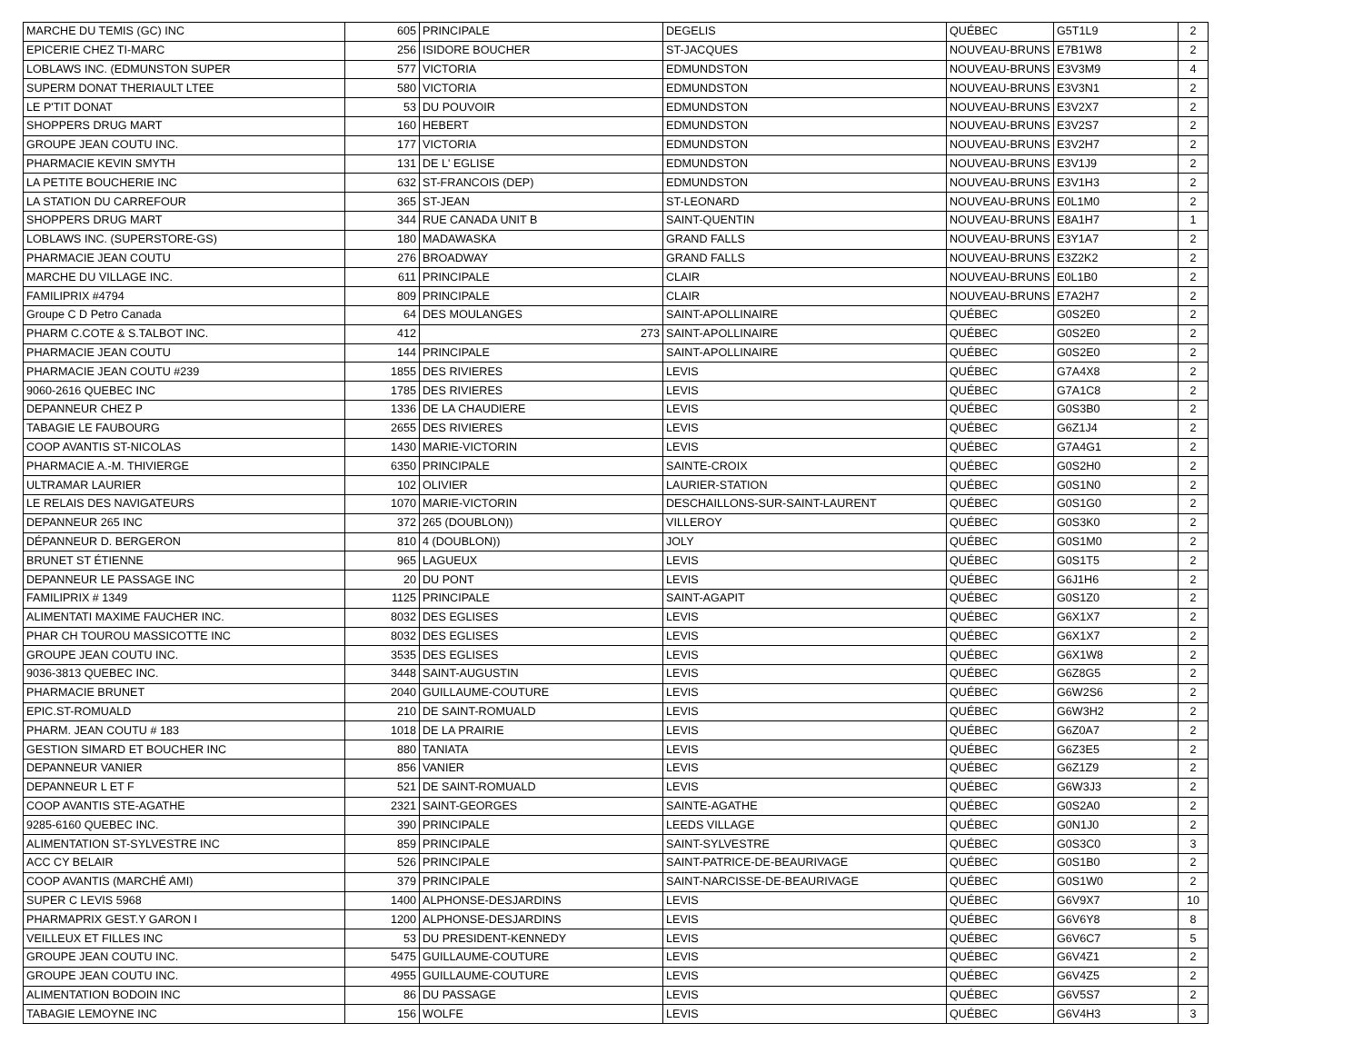| MARCHE DU TEMIS (GC) INC | 605 | PRINCIPALE | DEGELIS | QUÉBEC | G5T1L9 | 2 |
| EPICERIE CHEZ TI-MARC | 256 | ISIDORE BOUCHER | ST-JACQUES | NOUVEAU-BRUNS | E7B1W8 | 2 |
| LOBLAWS INC. (EDMUNSTON SUPER | 577 | VICTORIA | EDMUNDSTON | NOUVEAU-BRUNS | E3V3M9 | 4 |
| SUPERM DONAT THERIAULT LTEE | 580 | VICTORIA | EDMUNDSTON | NOUVEAU-BRUNS | E3V3N1 | 2 |
| LE P'TIT DONAT | 53 | DU POUVOIR | EDMUNDSTON | NOUVEAU-BRUNS | E3V2X7 | 2 |
| SHOPPERS DRUG MART | 160 | HEBERT | EDMUNDSTON | NOUVEAU-BRUNS | E3V2S7 | 2 |
| GROUPE JEAN COUTU INC. | 177 | VICTORIA | EDMUNDSTON | NOUVEAU-BRUNS | E3V2H7 | 2 |
| PHARMACIE KEVIN SMYTH | 131 | DE L' EGLISE | EDMUNDSTON | NOUVEAU-BRUNS | E3V1J9 | 2 |
| LA PETITE BOUCHERIE INC | 632 | ST-FRANCOIS (DEP) | EDMUNDSTON | NOUVEAU-BRUNS | E3V1H3 | 2 |
| LA STATION DU CARREFOUR | 365 | ST-JEAN | ST-LEONARD | NOUVEAU-BRUNS | E0L1M0 | 2 |
| SHOPPERS DRUG MART | 344 | RUE CANADA UNIT B | SAINT-QUENTIN | NOUVEAU-BRUNS | E8A1H7 | 1 |
| LOBLAWS INC. (SUPERSTORE-GS) | 180 | MADAWASKA | GRAND FALLS | NOUVEAU-BRUNS | E3Y1A7 | 2 |
| PHARMACIE JEAN COUTU | 276 | BROADWAY | GRAND FALLS | NOUVEAU-BRUNS | E3Z2K2 | 2 |
| MARCHE DU VILLAGE INC. | 611 | PRINCIPALE | CLAIR | NOUVEAU-BRUNS | E0L1B0 | 2 |
| FAMILIPRIX #4794 | 809 | PRINCIPALE | CLAIR | NOUVEAU-BRUNS | E7A2H7 | 2 |
| Groupe C D Petro Canada | 64 | DES MOULANGES | SAINT-APOLLINAIRE | QUÉBEC | G0S2E0 | 2 |
| PHARM C.COTE & S.TALBOT INC. | 412 | 273 | SAINT-APOLLINAIRE | QUÉBEC | G0S2E0 | 2 |
| PHARMACIE JEAN COUTU | 144 | PRINCIPALE | SAINT-APOLLINAIRE | QUÉBEC | G0S2E0 | 2 |
| PHARMACIE JEAN COUTU #239 | 1855 | DES RIVIERES | LEVIS | QUÉBEC | G7A4X8 | 2 |
| 9060-2616 QUEBEC INC | 1785 | DES RIVIERES | LEVIS | QUÉBEC | G7A1C8 | 2 |
| DEPANNEUR CHEZ P | 1336 | DE LA CHAUDIERE | LEVIS | QUÉBEC | G0S3B0 | 2 |
| TABAGIE LE FAUBOURG | 2655 | DES RIVIERES | LEVIS | QUÉBEC | G6Z1J4 | 2 |
| COOP AVANTIS ST-NICOLAS | 1430 | MARIE-VICTORIN | LEVIS | QUÉBEC | G7A4G1 | 2 |
| PHARMACIE A.-M. THIVIERGE | 6350 | PRINCIPALE | SAINTE-CROIX | QUÉBEC | G0S2H0 | 2 |
| ULTRAMAR LAURIER | 102 | OLIVIER | LAURIER-STATION | QUÉBEC | G0S1N0 | 2 |
| LE RELAIS DES NAVIGATEURS | 1070 | MARIE-VICTORIN | DESCHAILLONS-SUR-SAINT-LAURENT | QUÉBEC | G0S1G0 | 2 |
| DEPANNEUR 265 INC | 372 | 265 (DOUBLON)) | VILLEROY | QUÉBEC | G0S3K0 | 2 |
| DÉPANNEUR D. BERGERON | 810 | 4 (DOUBLON)) | JOLY | QUÉBEC | G0S1M0 | 2 |
| BRUNET ST ÉTIENNE | 965 | LAGUEUX | LEVIS | QUÉBEC | G0S1T5 | 2 |
| DEPANNEUR LE PASSAGE INC | 20 | DU PONT | LEVIS | QUÉBEC | G6J1H6 | 2 |
| FAMILIPRIX # 1349 | 1125 | PRINCIPALE | SAINT-AGAPIT | QUÉBEC | G0S1Z0 | 2 |
| ALIMENTATI MAXIME FAUCHER INC. | 8032 | DES EGLISES | LEVIS | QUÉBEC | G6X1X7 | 2 |
| PHAR CH TOUROU MASSICOTTE INC | 8032 | DES EGLISES | LEVIS | QUÉBEC | G6X1X7 | 2 |
| GROUPE JEAN COUTU INC. | 3535 | DES EGLISES | LEVIS | QUÉBEC | G6X1W8 | 2 |
| 9036-3813 QUEBEC INC. | 3448 | SAINT-AUGUSTIN | LEVIS | QUÉBEC | G6Z8G5 | 2 |
| PHARMACIE BRUNET | 2040 | GUILLAUME-COUTURE | LEVIS | QUÉBEC | G6W2S6 | 2 |
| EPIC.ST-ROMUALD | 210 | DE SAINT-ROMUALD | LEVIS | QUÉBEC | G6W3H2 | 2 |
| PHARM. JEAN COUTU # 183 | 1018 | DE LA PRAIRIE | LEVIS | QUÉBEC | G6Z0A7 | 2 |
| GESTION SIMARD ET BOUCHER INC | 880 | TANIATA | LEVIS | QUÉBEC | G6Z3E5 | 2 |
| DEPANNEUR VANIER | 856 | VANIER | LEVIS | QUÉBEC | G6Z1Z9 | 2 |
| DEPANNEUR L ET F | 521 | DE SAINT-ROMUALD | LEVIS | QUÉBEC | G6W3J3 | 2 |
| COOP AVANTIS STE-AGATHE | 2321 | SAINT-GEORGES | SAINTE-AGATHE | QUÉBEC | G0S2A0 | 2 |
| 9285-6160 QUEBEC INC. | 390 | PRINCIPALE | LEEDS VILLAGE | QUÉBEC | G0N1J0 | 2 |
| ALIMENTATION ST-SYLVESTRE INC | 859 | PRINCIPALE | SAINT-SYLVESTRE | QUÉBEC | G0S3C0 | 3 |
| ACC CY BELAIR | 526 | PRINCIPALE | SAINT-PATRICE-DE-BEAURIVAGE | QUÉBEC | G0S1B0 | 2 |
| COOP AVANTIS (MARCHÉ AMI) | 379 | PRINCIPALE | SAINT-NARCISSE-DE-BEAURIVAGE | QUÉBEC | G0S1W0 | 2 |
| SUPER C LEVIS 5968 | 1400 | ALPHONSE-DESJARDINS | LEVIS | QUÉBEC | G6V9X7 | 10 |
| PHARMAPRIX GEST.Y GARON I | 1200 | ALPHONSE-DESJARDINS | LEVIS | QUÉBEC | G6V6Y8 | 8 |
| VEILLEUX ET FILLES INC | 53 | DU PRESIDENT-KENNEDY | LEVIS | QUÉBEC | G6V6C7 | 5 |
| GROUPE JEAN COUTU INC. | 5475 | GUILLAUME-COUTURE | LEVIS | QUÉBEC | G6V4Z1 | 2 |
| GROUPE JEAN COUTU INC. | 4955 | GUILLAUME-COUTURE | LEVIS | QUÉBEC | G6V4Z5 | 2 |
| ALIMENTATION BODOIN INC | 86 | DU PASSAGE | LEVIS | QUÉBEC | G6V5S7 | 2 |
| TABAGIE LEMOYNE INC | 156 | WOLFE | LEVIS | QUÉBEC | G6V4H3 | 3 |